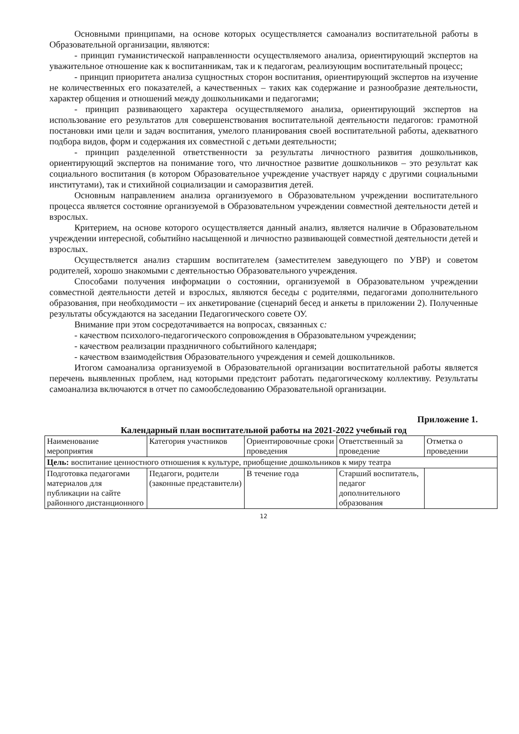Основными принципами, на основе которых осуществляется самоанализ воспитательной работы в Образовательной организации, являются:
- принцип гуманистической направленности осуществляемого анализа, ориентирующий экспертов на уважительное отношение как к воспитанникам, так и к педагогам, реализующим воспитательный процесс;
- принцип приоритета анализа сущностных сторон воспитания, ориентирующий экспертов на изучение не количественных его показателей, а качественных – таких как содержание и разнообразие деятельности, характер общения и отношений между дошкольниками и педагогами;
- принцип развивающего характера осуществляемого анализа, ориентирующий экспертов на использование его результатов для совершенствования воспитательной деятельности педагогов: грамотной постановки ими цели и задач воспитания, умелого планирования своей воспитательной работы, адекватного подбора видов, форм и содержания их совместной с детьми деятельности;
- принцип разделенной ответственности за результаты личностного развития дошкольников, ориентирующий экспертов на понимание того, что личностное развитие дошкольников – это результат как социального воспитания (в котором Образовательное учреждение участвует наряду с другими социальными институтами), так и стихийной социализации и саморазвития детей.
Основным направлением анализа организуемого в Образовательном учреждении воспитательного процесса является состояние организуемой в Образовательном учреждении совместной деятельности детей и взрослых.
Критерием, на основе которого осуществляется данный анализ, является наличие в Образовательном учреждении интересной, событийно насыщенной и личностно развивающей совместной деятельности детей и взрослых.
Осуществляется анализ старшим воспитателем (заместителем заведующего по УВР) и советом родителей, хорошо знакомыми с деятельностью Образовательного учреждения.
Способами получения информации о состоянии, организуемой в Образовательном учреждении совместной деятельности детей и взрослых, являются беседы с родителями, педагогами дополнительного образования, при необходимости – их анкетирование (сценарий бесед и анкеты в приложении 2). Полученные результаты обсуждаются на заседании Педагогического совете ОУ.
Внимание при этом сосредотачивается на вопросах, связанных с:
- качеством психолого-педагогического сопровождения в Образовательном учреждении;
- качеством реализации праздничного событийного календаря;
- качеством взаимодействия Образовательного учреждения и семей дошкольников.
Итогом самоанализа организуемой в Образовательной организации воспитательной работы является перечень выявленных проблем, над которыми предстоит работать педагогическому коллективу. Результаты самоанализа включаются в отчет по самообследованию Образовательной организации.
Приложение 1.
Календарный план воспитательной работы на 2021-2022 учебный год
| Наименование мероприятия | Категория участников | Ориентировочные сроки проведения | Ответственный за проведение | Отметка о проведении |
| Цель: воспитание ценностного отношения к культуре, приобщение дошкольников к миру театра | | | | |
| Подготовка педагогами материалов для публикации на сайте районного дистанционного | Педагоги, родители (законные представители) | В течение года | Старший воспитатель, педагог дополнительного образования | |
12